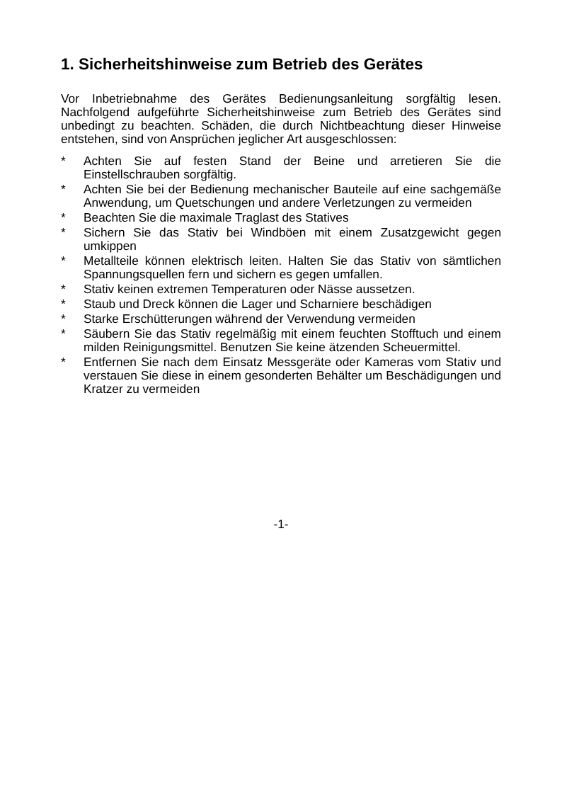1. Sicherheitshinweise zum Betrieb des Gerätes
Vor Inbetriebnahme des Gerätes Bedienungsanleitung sorgfältig lesen. Nachfolgend aufgeführte Sicherheitshinweise zum Betrieb des Gerätes sind unbedingt zu beachten. Schäden, die durch Nichtbeachtung dieser Hinweise entstehen, sind von Ansprüchen jeglicher Art ausgeschlossen:
* Achten Sie auf festen Stand der Beine und arretieren Sie die Einstellschrauben sorgfältig.
* Achten Sie bei der Bedienung mechanischer Bauteile auf eine sachgemäße Anwendung, um Quetschungen und andere Verletzungen zu vermeiden
* Beachten Sie die maximale Traglast des Statives
* Sichern Sie das Stativ bei Windböen mit einem Zusatzgewicht gegen umkippen
* Metallteile können elektrisch leiten. Halten Sie das Stativ von sämtlichen Spannungsquellen fern und sichern es gegen umfallen.
* Stativ keinen extremen Temperaturen oder Nässe aussetzen.
* Staub und Dreck können die Lager und Scharniere beschädigen
* Starke Erschütterungen während der Verwendung vermeiden
* Säubern Sie das Stativ regelmäßig mit einem feuchten Stofftuch und einem milden Reinigungsmittel. Benutzen Sie keine ätzenden Scheuermittel.
* Entfernen Sie nach dem Einsatz Messgeräte oder Kameras vom Stativ und verstauen Sie diese in einem gesonderten Behälter um Beschädigungen und Kratzer zu vermeiden
-1-